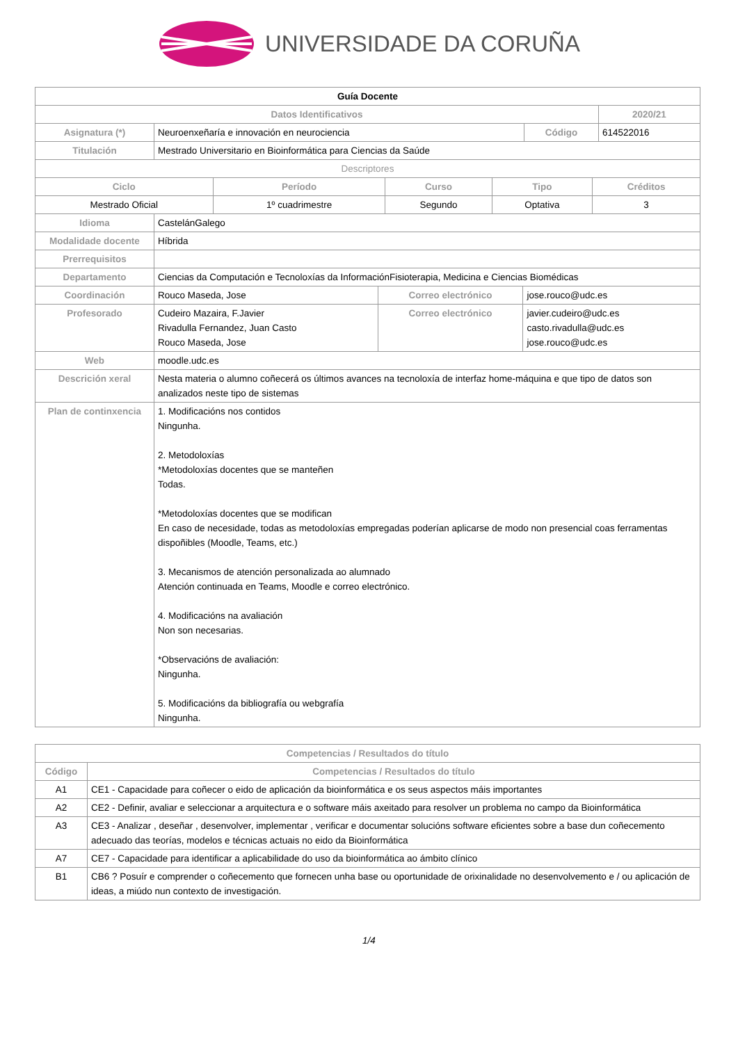UNIVERSIDADE DA CORUÑA
| Guía Docente | | | | |
| Datos Identificativos | | | | 2020/21 |
| Asignatura (*) | Neuroenxeñaría e innovación en neurociencia | Código | 614522016 | |
| Titulación | Mestrado Universitario en Bioinformática para Ciencias da Saúde | | | |
| Descriptores | | | | |
| Ciclo | Período | Curso | Tipo | Créditos |
| Mestrado Oficial | 1º cuadrimestre | Segundo | Optativa | 3 |
| Idioma | CastelánGalego | | |
| Modalidade docente | Híbrida | | |
| Prerrequisitos | | | |
| Departamento | Ciencias da Computación e Tecnoloxías da InformaciónFisioterapia, Medicina e Ciencias Biomédicas | | |
| Coordinación | Rouco Maseda, Jose | Correo electrónico | jose.rouco@udc.es |
| Profesorado | Cudeiro Mazaira, F.Javier Rivadulla Fernandez, Juan Casto Rouco Maseda, Jose | Correo electrónico | javier.cudeiro@udc.es casto.rivadulla@udc.es jose.rouco@udc.es |
| Web | moodle.udc.es | | |
| Descrición xeral | Nesta materia o alumno coñecerá os últimos avances na tecnoloxía de interfaz home-máquina e que tipo de datos son analizados neste tipo de sistemas | | |
| Plan de continxencia | 1. Modificacións nos contidos Ningunha. 2. Metodoloxías *Metodoloxías docentes que se manteñen Todas. *Metodoloxías docentes que se modifican En caso de necesidade, todas as metodoloxías empregadas poderían aplicarse de modo non presencial coas ferramentas dispoñibles (Moodle, Teams, etc.) 3. Mecanismos de atención personalizada ao alumnado Atención continuada en Teams, Moodle e correo electrónico. 4. Modificacións na avaliación Non son necesarias. *Observacións de avaliación: Ningunha. 5. Modificacións da bibliografía ou webgrafía Ningunha. | | |
| Competencias / Resultados do título | |
| Código | Competencias / Resultados do título |
| A1 | CE1 - Capacidade para coñecer o eido de aplicación da bioinformática e os seus aspectos máis importantes |
| A2 | CE2 - Definir, avaliar e seleccionar a arquitectura e o software máis axeitado para resolver un problema no campo da Bioinformática |
| A3 | CE3 - Analizar , deseñar , desenvolver, implementar , verificar e documentar solucións software eficientes sobre a base dun coñecemento adecuado das teorías, modelos e técnicas actuais no eido da Bioinformática |
| A7 | CE7 - Capacidade para identificar a aplicabilidade do uso da bioinformática ao ámbito clínico |
| B1 | CB6 ? Posuír e comprender o coñecemento que fornecen unha base ou oportunidade de orixinalidade no desenvolvemento e / ou aplicación de ideas, a miúdo nun contexto de investigación. |
1/4